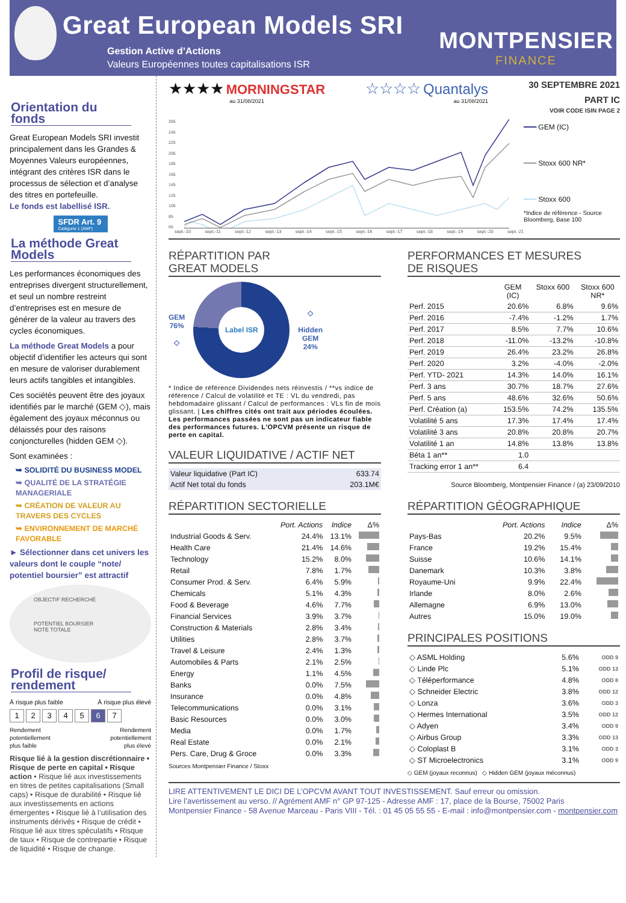Great European Models SRI
Gestion Active d’Actions
Valeurs Européennes toutes capitalisations ISR
MONTPENSIER
FINANCE
Orientation du fonds
Great European Models SRI investit principalement dans les Grandes & Moyennes Valeurs européennes, intégrant des critères ISR dans le processus de sélection et d’analyse des titres en portefeuille.
Le fonds est labellisé ISR.
SFDR Art. 9
Catégorie 1 (AMF)
La méthode Great Models
Les performances économiques des entreprises divergent structurellement, et seul un nombre restreint d’entreprises est en mesure de générer de la valeur au travers des cycles économiques.
La méthode Great Models a pour objectif d’identifier les acteurs qui sont en mesure de valoriser durablement leurs actifs tangibles et intangibles.
Ces sociétés peuvent être des joyaux identifiés par le marché (GEM ◇), mais également des joyaux méconnus ou délaissés pour des raisons conjoncturelles (hidden GEM ◇).
Sont examinées :
➥ SOLIDITÉ DU BUSINESS MODEL
➥ QUALITÉ DE LA STRATÉGIE MANAGERIALE
➥ CRÉATION DE VALEUR AU TRAVERS DES CYCLES
➥ ENVIRONNEMENT DE MARCHÉ FAVORABLE
► Sélectionner dans cet univers les valeurs dont le couple “note/ potentiel boursier” est attractif
OBJECTIF RECHERCHÉ
POTENTIEL BOURSIER
NOTE TOTALE
Profil de risque/ rendement
À risque plus faible À risque plus élevé
1234567
Rendement
potentiellement
plus faible Rendement
potentiellement
plus élevé
Risque lié à la gestion discrétionnaire • Risque de perte en capital • Risque action • Risque lié aux investissements en titres de petites capitalisations (Small caps) • Risque de durabilité • Risque lié aux investissements en actions émergentes • Risque lié à l’utilisation des instruments dérivés • Risque de crédit • Risque lié aux titres spéculatifs • Risque de taux • Risque de contrepartie • Risque de liquidité • Risque de change.
★★★★ MORNINGSTAR
au 31/08/2021
☆☆☆☆ Quantalys
au 31/08/2021
30 SEPTEMBRE 2021
PART IC
VOIR CODE ISIN PAGE 2
265
245
225
205
185
165
145
125
105
85
65
sept.-10 sept.-11 sept.-12 sept.-13 sept.-14 sept.-15 sept.-16 sept.-17 sept.-18 sept.-19 sept.-20 sept.-21
━━━ GEM (IC)
━━━ Stoxx 600 NR*
━━━ Stoxx 600
*Indice de référence - Source Bloomberg, Base 100
RÉPARTITION PAR
GREAT MODELS
GEM
76%
◇
Label ISR
◇
Hidden
GEM
24%
* Indice de référence Dividendes nets réinvestis / **vs indice de référence / Calcul de volatilité et TE : VL du vendredi, pas hebdomadaire glissant / Calcul de performances : VLs fin de mois glissant. | Les chiffres cités ont trait aux périodes écoulées. Les performances passées ne sont pas un indicateur fiable des performances futures. L'OPCVM présente un risque de perte en capital.
VALEUR LIQUIDATIVE / ACTIF NET
| Valeur liquidative (Part IC) | 633.74 |
| Actif Net total du fonds | 203.1M€ |
PERFORMANCES ET MESURES
DE RISQUES
| | GEM (IC) | Stoxx 600 | Stoxx 600 NR* |
| --- | --- | --- | --- |
| Perf. 2015 | 20.6% | 6.8% | 9.6% |
| Perf. 2016 | -7.4% | -1.2% | 1.7% |
| Perf. 2017 | 8.5% | 7.7% | 10.6% |
| Perf. 2018 | -11.0% | -13.2% | -10.8% |
| Perf. 2019 | 26.4% | 23.2% | 26.8% |
| Perf. 2020 | 3.2% | -4.0% | -2.0% |
| Perf. YTD- 2021 | 14.3% | 14.0% | 16.1% |
| Perf. 3 ans | 30.7% | 18.7% | 27.6% |
| Perf. 5 ans | 48.6% | 32.6% | 50.6% |
| Perf. Création (a) | 153.5% | 74.2% | 135.5% |
| Volatilité 5 ans | 17.3% | 17.4% | 17.4% |
| Volatilité 3 ans | 20.8% | 20.8% | 20.7% |
| Volatilité 1 an | 14.8% | 13.8% | 13.8% |
| Béta 1 an** | 1.0 | | |
| Tracking error 1 an** | 6.4 | | |
Source Bloomberg, Montpensier Finance / (a) 23/09/2010
RÉPARTITION SECTORIELLE
| | Port. Actions | Indice | Δ% |
| --- | --- | --- | --- |
| Industrial Goods & Serv. | 24.4% | 13.1% | |
| Health Care | 21.4% | 14.6% | |
| Technology | 15.2% | 8.0% | |
| Retail | 7.8% | 1.7% | |
| Consumer Prod. & Serv. | 6.4% | 5.9% | |
| Chemicals | 5.1% | 4.3% | |
| Food & Beverage | 4.6% | 7.7% | |
| Financial Services | 3.9% | 3.7% | |
| Construction & Materials | 2.8% | 3.4% | |
| Utilities | 2.8% | 3.7% | |
| Travel & Leisure | 2.4% | 1.3% | |
| Automobiles & Parts | 2.1% | 2.5% | |
| Energy | 1.1% | 4.5% | |
| Banks | 0.0% | 7.5% | |
| Insurance | 0.0% | 4.8% | |
| Telecommunications | 0.0% | 3.1% | |
| Basic Resources | 0.0% | 3.0% | |
| Media | 0.0% | 1.7% | |
| Real Estate | 0.0% | 2.1% | |
| Pers. Care, Drug & Groce | 0.0% | 3.3% | |
Sources Montpensier Finance / Stoxx
RÉPARTITION GÉOGRAPHIQUE
| | Port. Actions | Indice | Δ% |
| --- | --- | --- | --- |
| Pays-Bas | 20.2% | 9.5% | |
| France | 19.2% | 15.4% | |
| Suisse | 10.6% | 14.1% | |
| Danemark | 10.3% | 3.8% | |
| Royaume-Uni | 9.9% | 22.4% | |
| Irlande | 8.0% | 2.6% | |
| Allemagne | 6.9% | 13.0% | |
| Autres | 15.0% | 19.0% | |
PRINCIPALES POSITIONS
| ◇ ASML Holding | 5.6% | ODD 9 |
| ◇ Linde Plc | 5.1% | ODD 13 |
| ◇ Téléperformance | 4.8% | ODD 8 |
| ◇ Schneider Electric | 3.8% | ODD 12 |
| ◇ Lonza | 3.6% | ODD 3 |
| ◇ Hermes International | 3.5% | ODD 12 |
| ◇ Adyen | 3.4% | ODD 9 |
| ◇ Airbus Group | 3.3% | ODD 13 |
| ◇ Coloplast B | 3.1% | ODD 3 |
| ◇ ST Microelectronics | 3.1% | ODD 9 |
◇ GEM (joyaux reconnus) ◇ Hidden GEM (joyaux méconnus)
LIRE ATTENTIVEMENT LE DICI DE L’OPCVM AVANT TOUT INVESTISSEMENT. Sauf erreur ou omission.
Lire l’avertissement au verso. // Agrément AMF n° GP 97-125 - Adresse AMF : 17, place de la Bourse, 75002 Paris
Montpensier Finance - 58 Avenue Marceau - Paris VIII - Tél. : 01 45 05 55 55 - E-mail : info@montpensier.com - montpensier.com